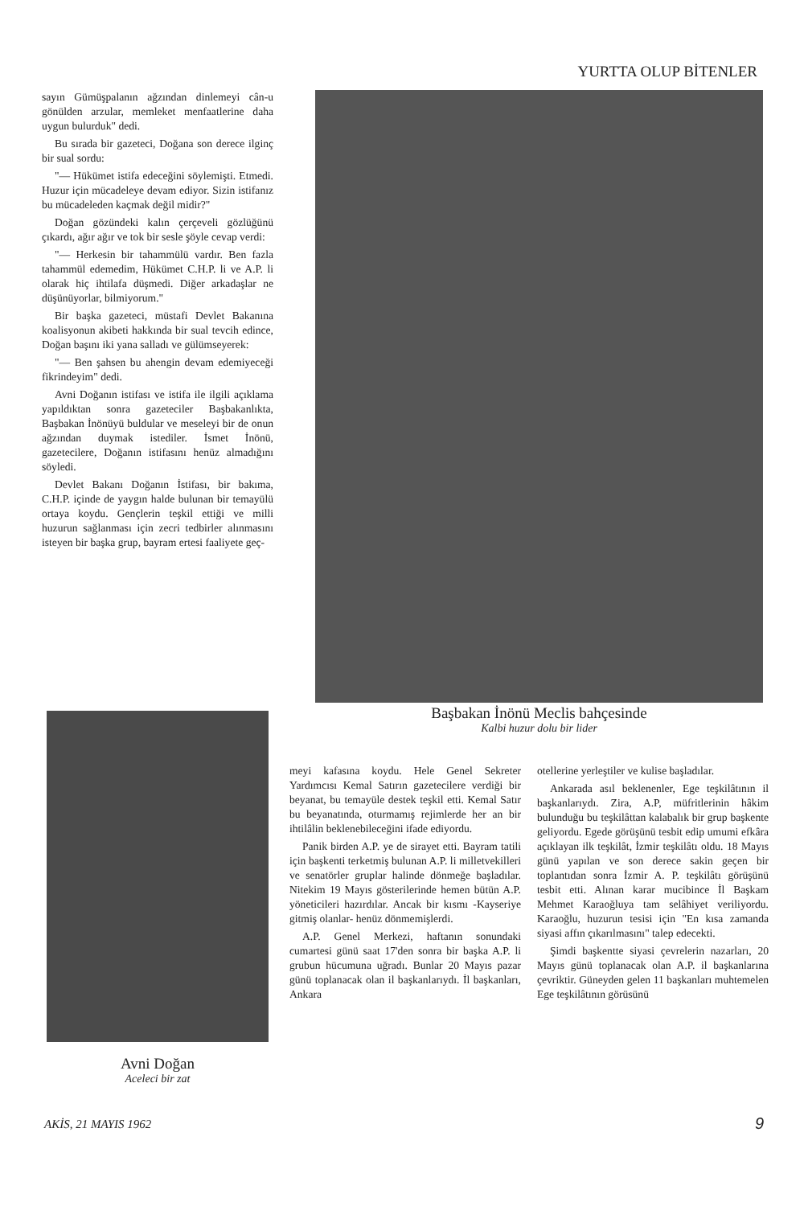YURTTA OLUP BİTENLER
sayın Gümüşpalanın ağzından dinlemeyi cân-u gönülden arzular, memleket menfaatlerine daha uygun bulurduk" dedi.
Bu sırada bir gazeteci, Doğana son derece ilginç bir sual sordu:
"— Hükümet istifa edeceğini söylemişti. Etmedi. Huzur için mücadeleye devam ediyor. Sizin istifanız bu mücadeleden kaçmak değil midir?"
Doğan gözündeki kalın çerçeveli gözlüğünü çıkardı, ağır ağır ve tok bir sesle şöyle cevap verdi:
"— Herkesin bir tahammülü vardır. Ben fazla tahammül edemedim, Hükümet C.H.P. li ve A.P. li olarak hiç ihtilafa düşmedi. Diğer arkadaşlar ne düşünüyorlar, bilmiyorum."
Bir başka gazeteci, müstafi Devlet Bakanına koalisyonun akibeti hakkında bir sual tevcih edince, Doğan başını iki yana salladı ve gülümseyerek:
"— Ben şahsen bu ahengin devam edemiyeceği fikrindeyim" dedi.
Avni Doğanın istifası ve istifa ile ilgili açıklama yapıldıktan sonra gazeteciler Başbakanlıkta, Başbakan İnönüyü buldular ve meseleyi bir de onun ağzından duymak istediler. İsmet İnönü, gazetecilere, Doğanın istifasını henüz almadığını söyledi.
Devlet Bakanı Doğanın İstifası, bir bakıma, C.H.P. içinde de yaygın halde bulunan bir temayülü ortaya koydu. Gençlerin teşkil ettiği ve milli huzurun sağlanması için zecri tedbirler alınmasını isteyen bir başka grup, bayram ertesi faaliyete geç-
Başbakan İnönü Meclis bahçesinde
Kalbi huzur dolu bir lider
Avni Doğan
Aceleci bir zat
meyi kafasına koydu. Hele Genel Sekreter Yardımcısı Kemal Satırın gazetecilere verdiği bir beyanat, bu temayüle destek teşkil etti. Kemal Satır bu beyanatında, oturmamış rejimlerde her an bir ihtilâlin beklenebileceğini ifade ediyordu.
Panik birden A.P. ye de sirayet etti. Bayram tatili için başkenti terketmiş bulunan A.P. li milletvekilleri ve senatörler gruplar halinde dönmeğe başladılar. Nitekim 19 Mayıs gösterilerinde hemen bütün A.P. yöneticileri hazırdılar. Ancak bir kısmı -Kayseriye gitmiş olanlar- henüz dönmemişlerdi.
A.P. Genel Merkezi, haftanın sonundaki cumartesi günü saat 17'den sonra bir başka A.P. li grubun hücumuna uğradı. Bunlar 20 Mayıs pazar günü toplanacak olan il başkanlarıydı. İl başkanları, Ankara
otellerine yerleştiler ve kulise başladılar.
Ankarada asıl beklenenler, Ege teşkilâtının il başkanlarıydı. Zira, A.P, müfritlerinin hâkim bulunduğu bu teşkilâttan kalabalık bir grup başkente geliyordu. Egede görüşünü tesbit edip umumi efkâra açıklayan ilk teşkilât, İzmir teşkilâtı oldu. 18 Mayıs günü yapılan ve son derece sakin geçen bir toplantıdan sonra İzmir A. P. teşkilâtı görüşünü tesbit etti. Alınan karar mucibince İl Başkam Mehmet Karaoğluya tam selâhiyet veriliyordu. Karaoğlu, huzurun tesisi için "En kısa zamanda siyasi affın çıkarılmasını" talep edecekti.
Şimdi başkentte siyasi çevrelerin nazarları, 20 Mayıs günü toplanacak olan A.P. il başkanlarına çevriktir. Güneyden gelen 11 başkanları muhtemelen Ege teşkilâtının görüsünü
AKİS, 21 MAYIS 1962 9